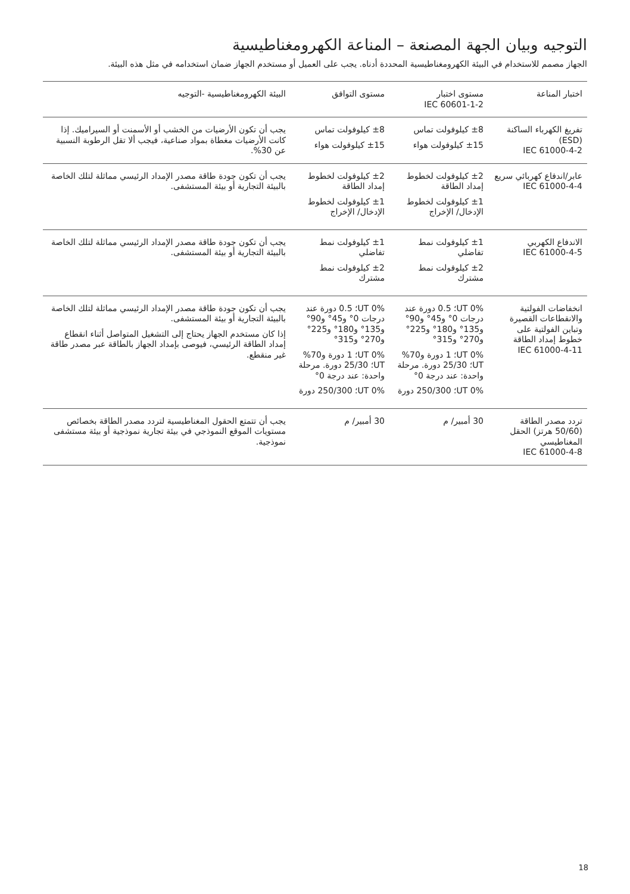التوجيه وبيان الجهة المصنعة – المناعة الكهرومغناطيسية
الجهاز مصمم للاستخدام في البيئة الكهرومغناطيسية المحددة أدناه. يجب على العميل أو مستخدم الجهاز ضمان استخدامه في مثل هذه البيئة.
| اختبار المناعة | مستوى اختبار IEC 60601-1-2 | مستوى التوافق | البيئة الكهرومغناطيسية -التوجيه |
| --- | --- | --- | --- |
| تفريغ الكهرباء الساكنة (ESD) IEC 61000-4-2 | ±8 كيلوفولت تماس ±15 كيلوفولت هواء | ±8 كيلوفولت تماس ±15 كيلوفولت هواء | يجب أن تكون الأرضيات من الخشب أو الأسمنت أو السيراميك. إذا كانت الأرضيات مغطاة بمواد صناعية، فيجب ألا تقل الرطوبة النسبية عن 30%. |
| عابر/اندفاع كهربائي سريع IEC 61000-4-4 | ±2 كيلوفولت لخطوط إمداد الطاقة ±1 كيلوفولت لخطوط الإدخال/ الإخراج | ±2 كيلوفولت لخطوط إمداد الطاقة ±1 كيلوفولت لخطوط الإدخال/ الإخراج | يجب أن تكون جودة طاقة مصدر الإمداد الرئيسي مماثلة لتلك الخاصة بالبيئة التجارية أو بيئة المستشفى. |
| الاندفاع الكهربي IEC 61000-4-5 | ±1 كيلوفولت نمط تفاضلي ±2 كيلوفولت نمط مشترك | ±1 كيلوفولت نمط تفاضلي ±2 كيلوفولت نمط مشترك | يجب أن تكون جودة طاقة مصدر الإمداد الرئيسي مماثلة لتلك الخاصة بالبيئة التجارية أو بيئة المستشفى. |
| انخفاضات الفولتية والانقطاعات القصيرة وتباين الفولتية على خطوط إمداد الطاقة IEC 61000-4-11 | 0% UT؛ 0.5 دورة عند درجات 0° و45° و90° و135° و180° و225° و270° و315° 0% UT؛ 1 دورة و70% UT؛ 25/30 دورة. مرحلة واحدة: عند درجة 0° 0% UT؛ 250/300 دورة | 0% UT؛ 0.5 دورة عند درجات 0° و45° و90° و135° و180° و225° و270° و315° 0% UT؛ 1 دورة و70% UT؛ 25/30 دورة. مرحلة واحدة: عند درجة 0° 0% UT؛ 250/300 دورة | يجب أن تكون جودة طاقة مصدر الإمداد الرئيسي مماثلة لتلك الخاصة بالبيئة التجارية أو بيئة المستشفى. إذا كان مستخدم الجهاز يحتاج إلى التشغيل المتواصل أثناء انقطاع إمداد الطاقة الرئيسي، فيوصى بإمداد الجهاز بالطاقة عبر مصدر طاقة غير منقطع. |
| تردد مصدر الطاقة (50/60 هرتز) الحقل المغناطيسي IEC 61000-4-8 | 30 أمبير/ م | 30 أمبير/ م | يجب أن تتمتع الحقول المغناطيسية لتردد مصدر الطاقة بخصائص مستويات الموقع النموذجي في بيئة تجارية نموذجية أو بيئة مستشفى نموذجية. |
18